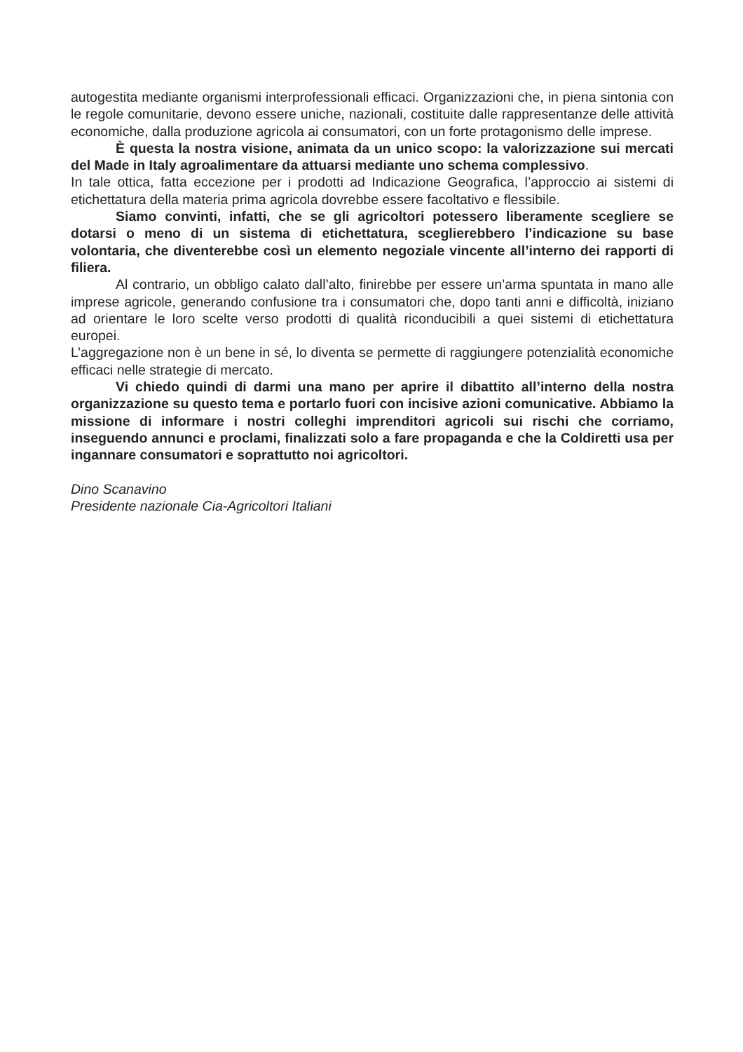autogestita mediante organismi interprofessionali efficaci. Organizzazioni che, in piena sintonia con le regole comunitarie, devono essere uniche, nazionali, costituite dalle rappresentanze delle attività economiche, dalla produzione agricola ai consumatori, con un forte protagonismo delle imprese.
È questa la nostra visione, animata da un unico scopo: la valorizzazione sui mercati del Made in Italy agroalimentare da attuarsi mediante uno schema complessivo.
In tale ottica, fatta eccezione per i prodotti ad Indicazione Geografica, l’approccio ai sistemi di etichettatura della materia prima agricola dovrebbe essere facoltativo e flessibile.
Siamo convinti, infatti, che se gli agricoltori potessero liberamente scegliere se dotarsi o meno di un sistema di etichettatura, sceglierebbero l’indicazione su base volontaria, che diventerebbe così un elemento negoziale vincente all’interno dei rapporti di filiera.
Al contrario, un obbligo calato dall’alto, finirebbe per essere un’arma spuntata in mano alle imprese agricole, generando confusione tra i consumatori che, dopo tanti anni e difficoltà, iniziano ad orientare le loro scelte verso prodotti di qualità riconducibili a quei sistemi di etichettatura europei.
L’aggregazione non è un bene in sé, lo diventa se permette di raggiungere potenzialità economiche efficaci nelle strategie di mercato.
Vi chiedo quindi di darmi una mano per aprire il dibattito all’interno della nostra organizzazione su questo tema e portarlo fuori con incisive azioni comunicative. Abbiamo la missione di informare i nostri colleghi imprenditori agricoli sui rischi che corriamo, inseguendo annunci e proclami, finalizzati solo a fare propaganda e che la Coldiretti usa per ingannare consumatori e soprattutto noi agricoltori.
Dino Scanavino
Presidente nazionale Cia-Agricoltori Italiani